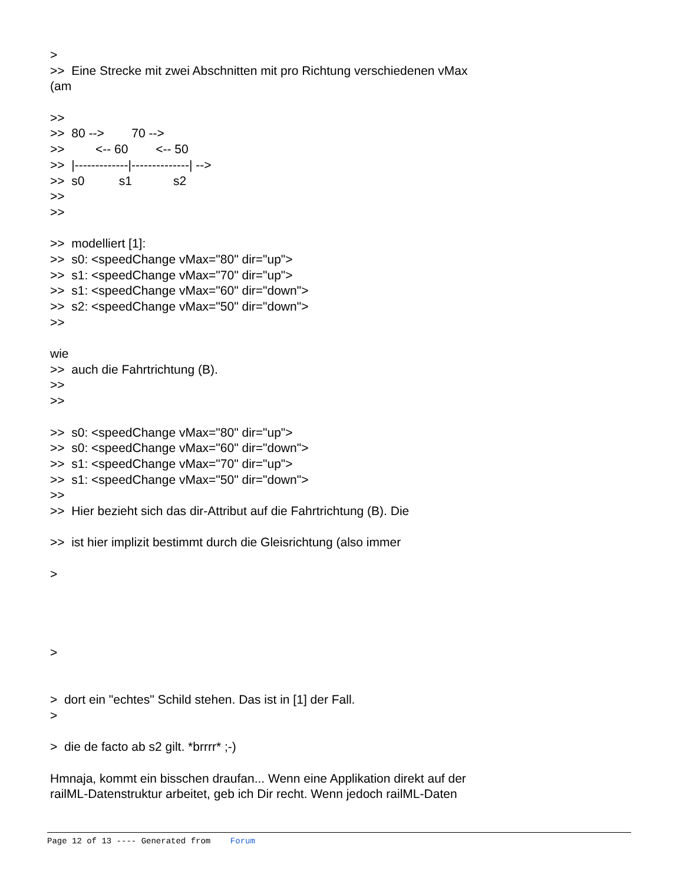>
>> Eine Strecke mit zwei Abschnitten mit pro Richtung verschiedenen vMax
(am
>>
>> 80 --> 70 -->
>> <-- 60 <-- 50
>> |-------------|--------------| -->
>> s0 s1 s2
>>
>>
>> modelliert [1]:
>> s0: <speedChange vMax="80" dir="up">
>> s1: <speedChange vMax="70" dir="up">
>> s1: <speedChange vMax="60" dir="down">
>> s2: <speedChange vMax="50" dir="down">
>>
wie
>> auch die Fahrtrichtung (B).
>>
>>
>> s0: <speedChange vMax="80" dir="up">
>> s0: <speedChange vMax="60" dir="down">
>> s1: <speedChange vMax="70" dir="up">
>> s1: <speedChange vMax="50" dir="down">
>>
>> Hier bezieht sich das dir-Attribut auf die Fahrtrichtung (B). Die
>> ist hier implizit bestimmt durch die Gleisrichtung (also immer
>
>
> dort ein "echtes" Schild stehen. Das ist in [1] der Fall.
>
> die de facto ab s2 gilt. *brrrr* ;-)
Hmnaja, kommt ein bisschen draufan... Wenn eine Applikation direkt auf der
railML-Datenstruktur arbeitet, geb ich Dir recht. Wenn jedoch railML-Daten
Page 12 of 13 ---- Generated from Forum